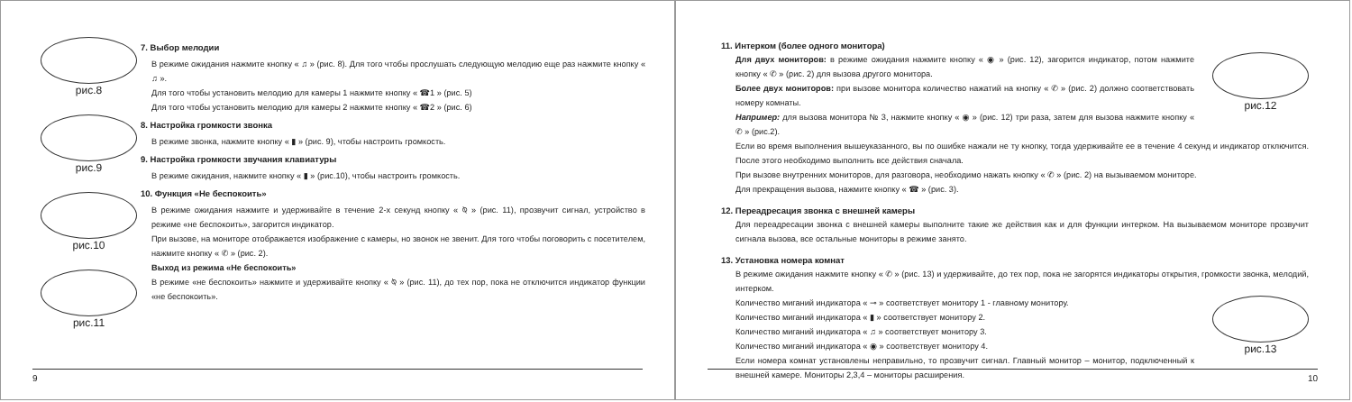рис.8
рис.9
рис.10
рис.11
7. Выбор мелодии
В режиме ожидания нажмите кнопку « ♫ » (рис. 8). Для того чтобы прослушать следующую мелодию еще раз нажмите кнопку « ♫ ».
Для того чтобы установить мелодию для камеры 1 нажмите кнопку « ☎1 » (рис. 5)
Для того чтобы установить мелодию для камеры 2 нажмите кнопку « ☎2 » (рис. 6)
8. Настройка громкости звонка
В режиме звонка, нажмите кнопку « ▮ » (рис. 9), чтобы настроить громкость.
9. Настройка громкости звучания клавиатуры
В режиме ожидания, нажмите кнопку « ▮ » (рис.10), чтобы настроить громкость.
10. Функция «Не беспокоить»
В режиме ожидания нажмите и удерживайте в течение 2-х секунд кнопку « ⍉ » (рис. 11), прозвучит сигнал, устройство в режиме «не беспокоить», загорится индикатор.
При вызове, на мониторе отображается изображение с камеры, но звонок не звенит. Для того чтобы поговорить с посетителем, нажмите кнопку « ✆ » (рис. 2).
Выход из режима «Не беспокоить»
В режиме «не беспокоить» нажмите и удерживайте кнопку « ⍉ » (рис. 11), до тех пор, пока не отключится индикатор функции «не беспокоить».
9
11. Интерком (более одного монитора)
рис.12
Для двух мониторов: в режиме ожидания нажмите кнопку « ◉ » (рис. 12), загорится индикатор, потом нажмите кнопку « ✆ » (рис. 2) для вызова другого монитора.
Более двух мониторов: при вызове монитора количество нажатий на кнопку « ✆ » (рис. 2) должно соответствовать номеру комнаты.
Например: для вызова монитора № 3, нажмите кнопку « ◉ » (рис. 12) три раза, затем для вызова нажмите кнопку « ✆ » (рис.2).
Если во время выполнения вышеуказанного, вы по ошибке нажали не ту кнопку, тогда удерживайте ее в течение 4 секунд и индикатор отключится. После этого необходимо выполнить все действия сначала.
При вызове внутренних мониторов, для разговора, необходимо нажать кнопку « ✆ » (рис. 2) на вызываемом мониторе.
Для прекращения вызова, нажмите кнопку « ☎ » (рис. 3).
12. Переадресация звонка с внешней камеры
Для переадресации звонка с внешней камеры выполните такие же действия как и для функции интерком. На вызываемом мониторе прозвучит сигнала вызова, все остальные мониторы в режиме занято.
13. Установка номера комнат
В режиме ожидания нажмите кнопку « ✆ » (рис. 13) и удерживайте, до тех пор, пока не загорятся индикаторы открытия, громкости звонка, мелодий, интерком.
рис.13
Количество миганий индикатора « ⊸ » соответствует монитору 1 - главному монитору.
Количество миганий индикатора « ▮ » соответствует монитору 2.
Количество миганий индикатора « ♫ » соответствует монитору 3.
Количество миганий индикатора « ◉ » соответствует монитору 4.
Если номера комнат установлены неправильно, то прозвучит сигнал. Главный монитор – монитор, подключенный к внешней камере. Мониторы 2,3,4 – мониторы расширения.
10